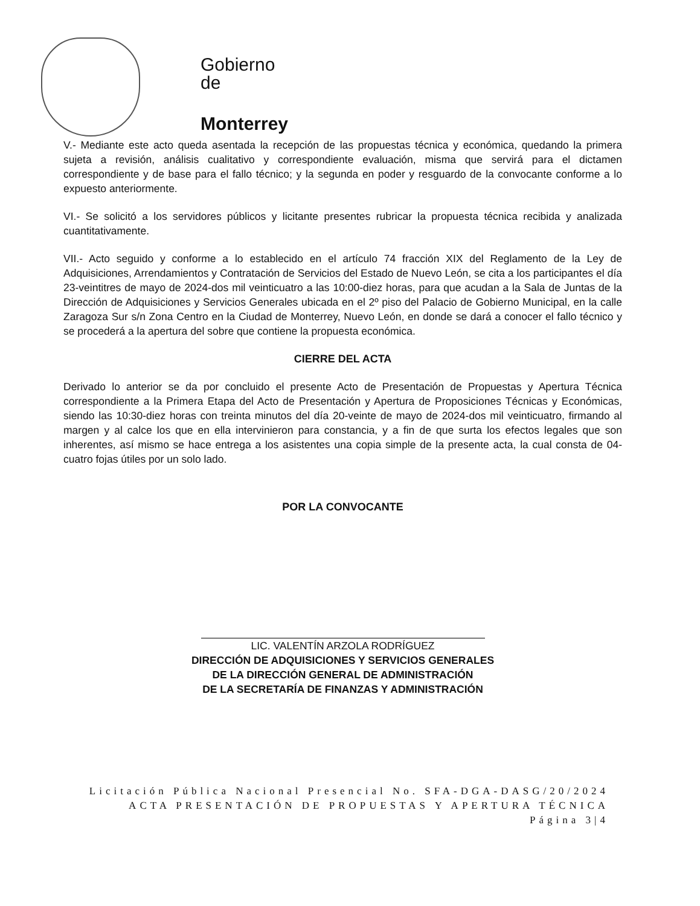Gobierno
de
Monterrey
V.- Mediante este acto queda asentada la recepción de las propuestas técnica y económica, quedando la primera sujeta a revisión, análisis cualitativo y correspondiente evaluación, misma que servirá para el dictamen correspondiente y de base para el fallo técnico; y la segunda en poder y resguardo de la convocante conforme a lo expuesto anteriormente.
VI.- Se solicitó a los servidores públicos y licitante presentes rubricar la propuesta técnica recibida y analizada cuantitativamente.
VII.- Acto seguido y conforme a lo establecido en el artículo 74 fracción XIX del Reglamento de la Ley de Adquisiciones, Arrendamientos y Contratación de Servicios del Estado de Nuevo León, se cita a los participantes el día 23-veintitres de mayo de 2024-dos mil veinticuatro a las 10:00-diez horas, para que acudan a la Sala de Juntas de la Dirección de Adquisiciones y Servicios Generales ubicada en el 2º piso del Palacio de Gobierno Municipal, en la calle Zaragoza Sur s/n Zona Centro en la Ciudad de Monterrey, Nuevo León, en donde se dará a conocer el fallo técnico y se procederá a la apertura del sobre que contiene la propuesta económica.
CIERRE DEL ACTA
Derivado lo anterior se da por concluido el presente Acto de Presentación de Propuestas y Apertura Técnica correspondiente a la Primera Etapa del Acto de Presentación y Apertura de Proposiciones Técnicas y Económicas, siendo las 10:30-diez horas con treinta minutos del día 20-veinte de mayo de 2024-dos mil veinticuatro, firmando al margen y al calce los que en ella intervinieron para constancia, y a fin de que surta los efectos legales que son inherentes, así mismo se hace entrega a los asistentes una copia simple de la presente acta, la cual consta de 04-cuatro fojas útiles por un solo lado.
POR LA CONVOCANTE
LIC. VALENTÍN ARZOLA RODRÍGUEZ
DIRECCIÓN DE ADQUISICIONES Y SERVICIOS GENERALES
DE LA DIRECCIÓN GENERAL DE ADMINISTRACIÓN
DE LA SECRETARÍA DE FINANZAS Y ADMINISTRACIÓN
Licitación Pública Nacional Presencial No. SFA-DGA-DASG/20/2024
ACTA PRESENTACIÓN DE PROPUESTAS Y APERTURA TÉCNICA
Página 3|4